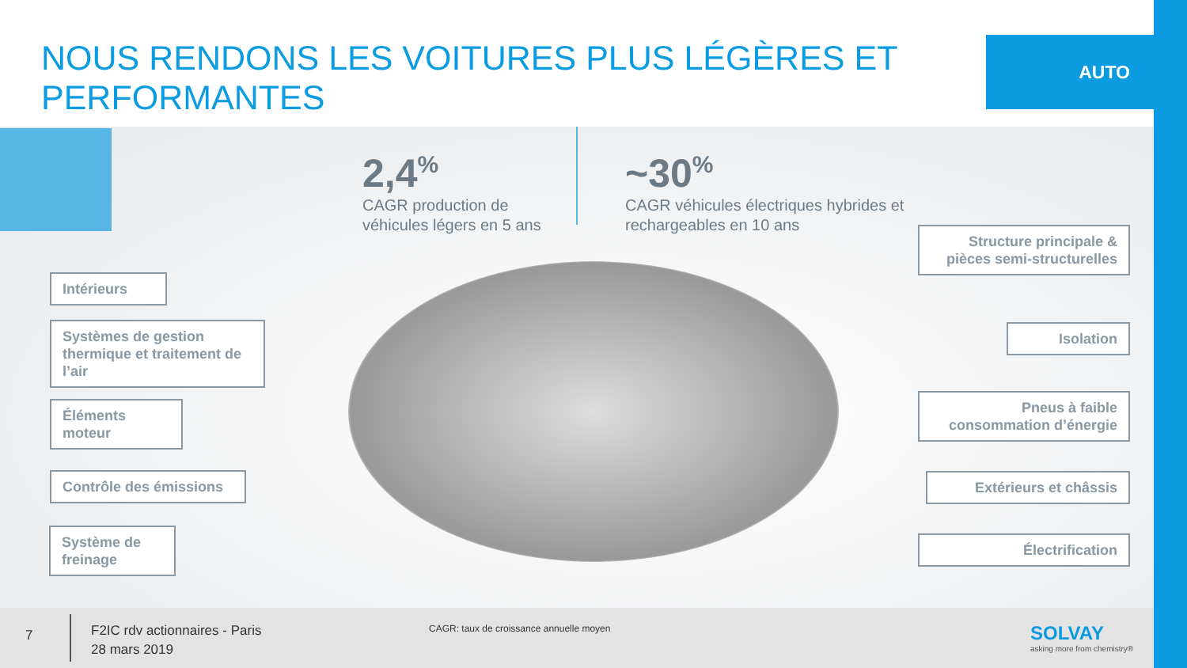NOUS RENDONS LES VOITURES PLUS LÉGÈRES ET PERFORMANTES
AUTO
2,4<sup>%</sup>
CAGR production de
véhicules légers en 5 ans
~30<sup>%</sup>
CAGR véhicules électriques hybrides et
rechargeables en 10 ans
Intérieurs
Systèmes de gestion thermique et traitement de l’air
Éléments moteur
Contrôle des émissions
Système de freinage
Structure principale & pièces semi-structurelles
Isolation
Pneus à faible consommation d’énergie
Extérieurs et châssis
Électrification
7
F2IC rdv actionnaires - Paris
28 mars 2019
CAGR: taux de croissance annuelle moyen
SOLVAY
asking more from chemistry®